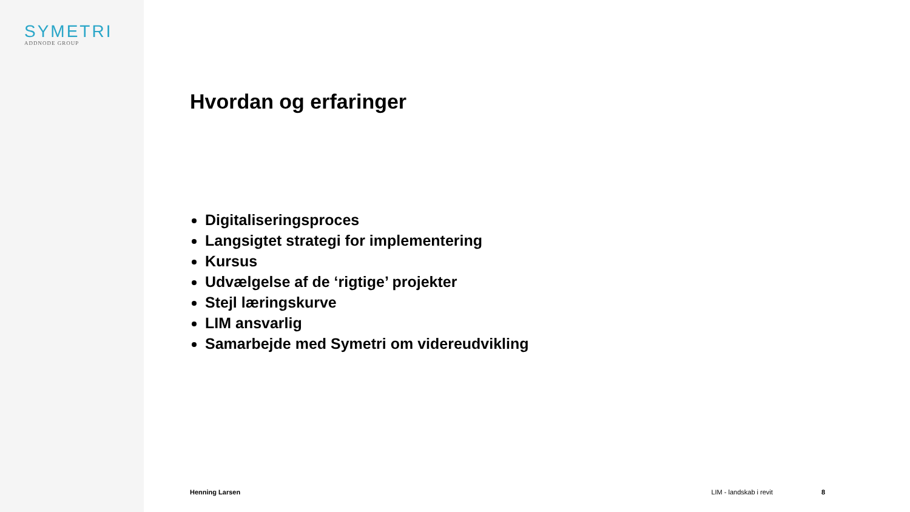SYMETRI
ADDNODE GROUP
Hvordan og erfaringer
Digitaliseringsproces
Langsigtet strategi for implementering
Kursus
Udvælgelse af de ‘rigtige’ projekter
Stejl læringskurve
LIM ansvarlig
Samarbejde med Symetri om videreudvikling
Henning Larsen LIM - landskab i revit 8